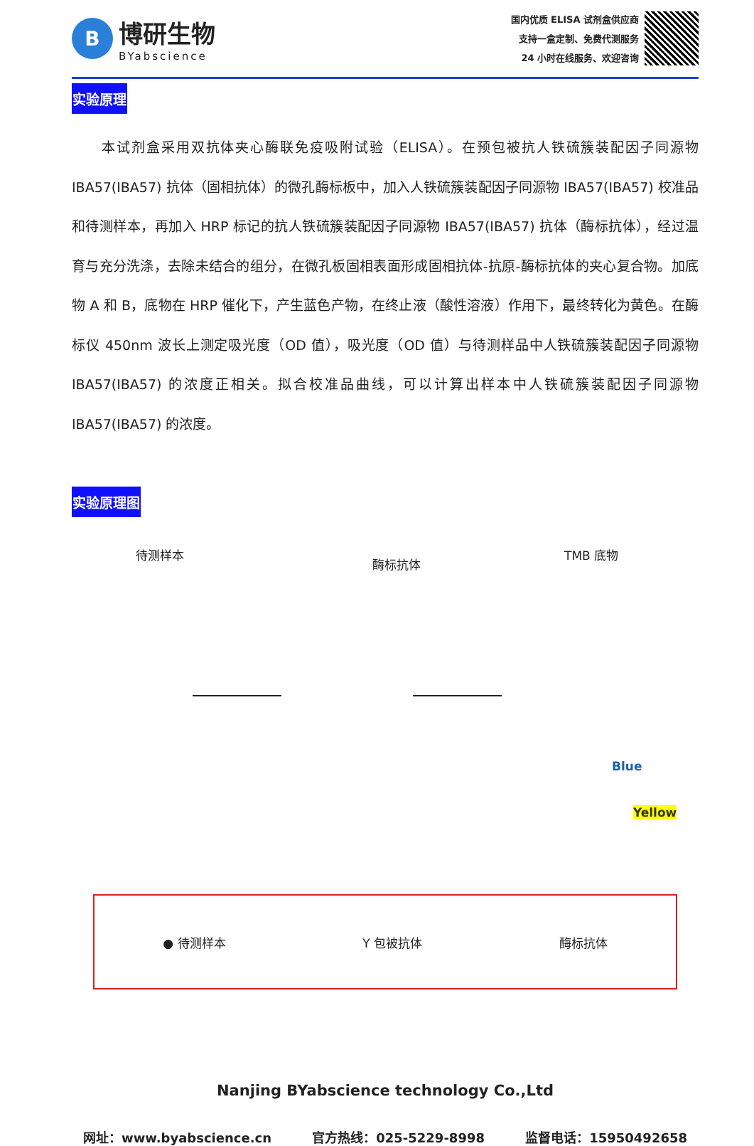B
博研生物
BYabscience
国内优质 ELISA 试剂盒供应商
支持一盒定制、免费代测服务
24 小时在线服务、欢迎咨询
实验原理
本试剂盒采用双抗体夹心酶联免疫吸附试验（ELISA）。在预包被抗人铁硫簇装配因子同源物 IBA57(IBA57) 抗体（固相抗体）的微孔酶标板中，加入人铁硫簇装配因子同源物 IBA57(IBA57) 校准品和待测样本，再加入 HRP 标记的抗人铁硫簇装配因子同源物 IBA57(IBA57) 抗体（酶标抗体），经过温育与充分洗涤，去除未结合的组分，在微孔板固相表面形成固相抗体-抗原-酶标抗体的夹心复合物。加底物 A 和 B，底物在 HRP 催化下，产生蓝色产物，在终止液（酸性溶液）作用下，最终转化为黄色。在酶标仪 450nm 波长上测定吸光度（OD 值），吸光度（OD 值）与待测样品中人铁硫簇装配因子同源物 IBA57(IBA57) 的浓度正相关。拟合校准品曲线，可以计算出样本中人铁硫簇装配因子同源物 IBA57(IBA57) 的浓度。
实验原理图
待测样本
酶标抗体
TMB 底物
Blue
Yellow
● 待测样本 Y 包被抗体 酶标抗体
Nanjing BYabscience technology Co.,Ltd
网址：www.byabscience.cn 官方热线：025-5229-8998 监督电话：15950492658